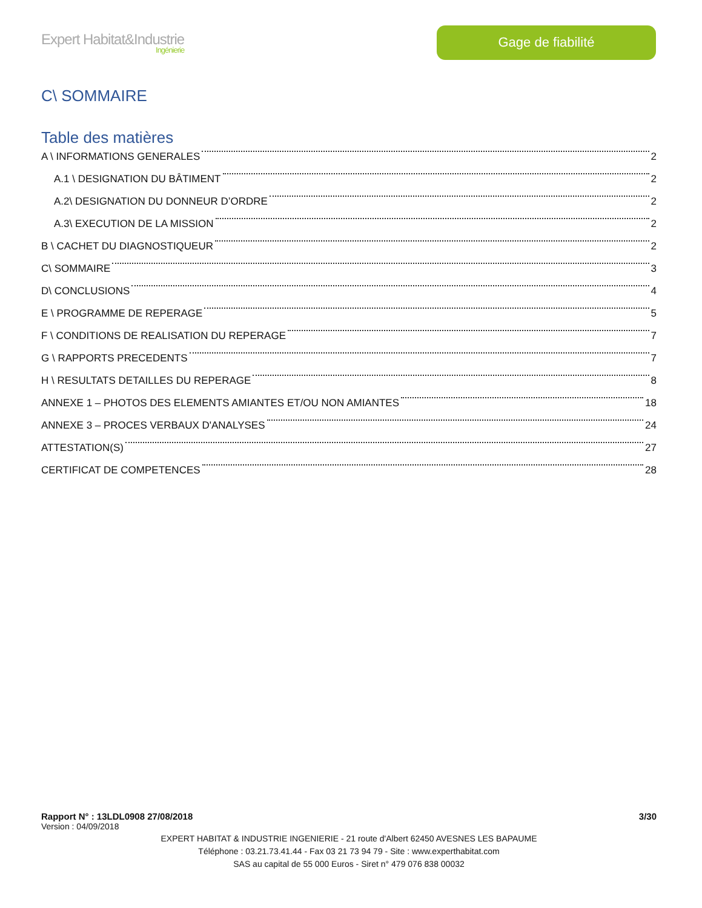Expert Habitat&Industrie
Ingénierie
Gage de fiabilité
C\ SOMMAIRE
Table des matières
A \ INFORMATIONS GENERALES 2
A.1 \ DESIGNATION DU BÂTIMENT 2
A.2\ DESIGNATION DU DONNEUR D’ORDRE 2
A.3\ EXECUTION DE LA MISSION 2
B \ CACHET DU DIAGNOSTIQUEUR 2
C\ SOMMAIRE 3
D\ CONCLUSIONS 4
E \ PROGRAMME DE REPERAGE 5
F \ CONDITIONS DE REALISATION DU REPERAGE 7
G \ RAPPORTS PRECEDENTS 7
H \ RESULTATS DETAILLES DU REPERAGE 8
ANNEXE 1 – PHOTOS DES ELEMENTS AMIANTES ET/OU NON AMIANTES 18
ANNEXE 3 – PROCES VERBAUX D'ANALYSES 24
ATTESTATION(S) 27
CERTIFICAT DE COMPETENCES 28
Rapport N° : 13LDL0908 27/08/2018 3/30
Version : 04/09/2018
EXPERT HABITAT & INDUSTRIE INGENIERIE - 21 route d'Albert 62450 AVESNES LES BAPAUME
Téléphone : 03.21.73.41.44 - Fax 03 21 73 94 79 - Site : www.experthabitat.com
SAS au capital de 55 000 Euros - Siret n° 479 076 838 00032